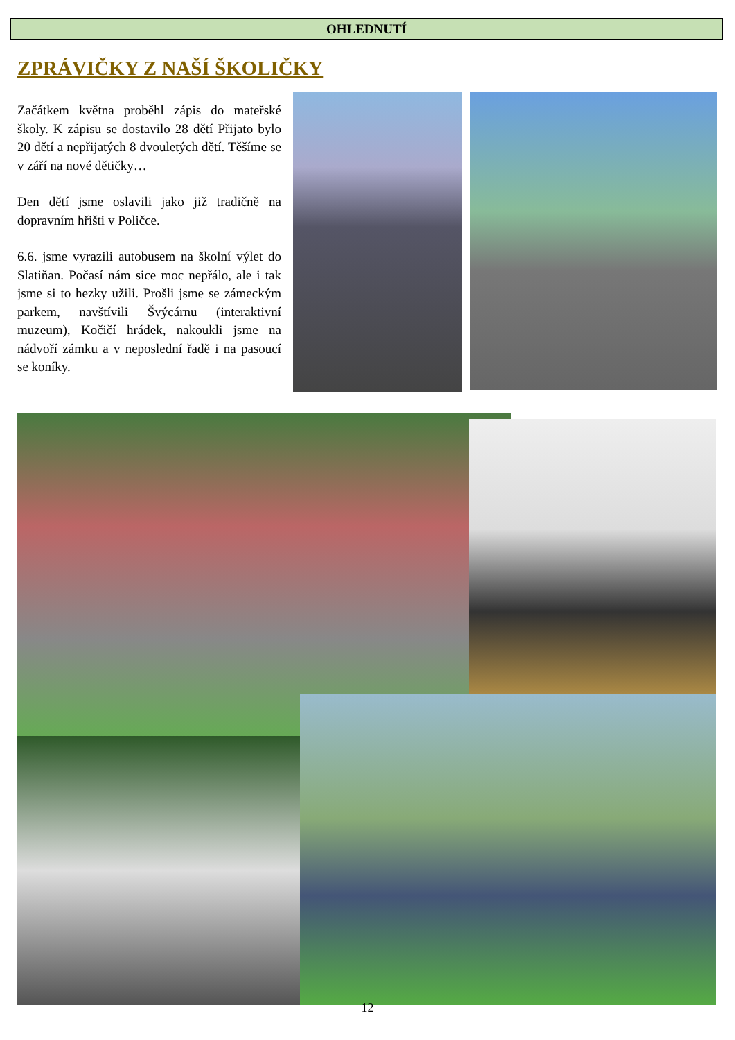OHLEDNUTÍ
ZPRÁVIČKY Z NAŠÍ ŠKOLIČKY
Začátkem května proběhl zápis do mateřské školy. K zápisu se dostavilo 28 dětí Přijato bylo 20 dětí a nepřijatých 8 dvouletých dětí. Těšíme se v září na nové dětičky…
Den dětí jsme oslavili jako již tradičně na dopravním hřišti v Poličce.
6.6. jsme vyrazili autobusem na školní výlet do Slatiňan. Počasí nám sice moc nepřálo, ale i tak jsme si to hezky užili. Prošli jsme se zámeckým parkem, navštívili Švýcárnu (interaktivní muzeum), Kočičí hrádek, nakoukli jsme na nádvoří zámku a v neposlední řadě i na pasoucí se koníky.
12